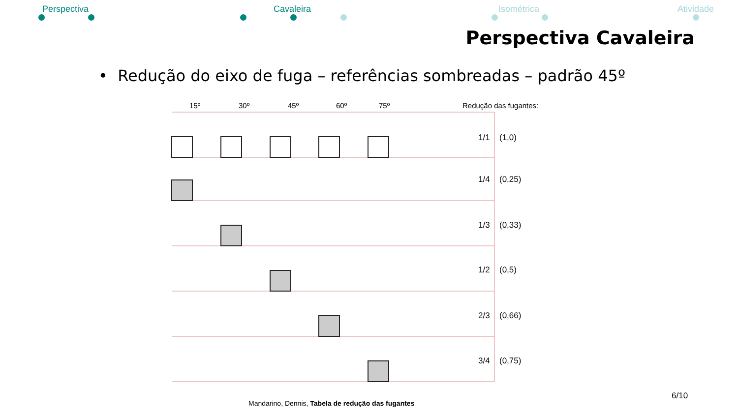Perspectiva Cavaleira Isométrica Atividade
Perspectiva Cavaleira
• Redução do eixo de fuga – referências sombreadas – padrão 45º
15º
30º
45º
60º
75º
Redução das fugantes:
1/1
(1,0)
1/4
(0,25)
1/3
(0,33)
1/2
(0,5)
2/3
(0,66)
3/4
(0,75)
Mandarino, Dennis, Tabela de redução das fugantes
6/10